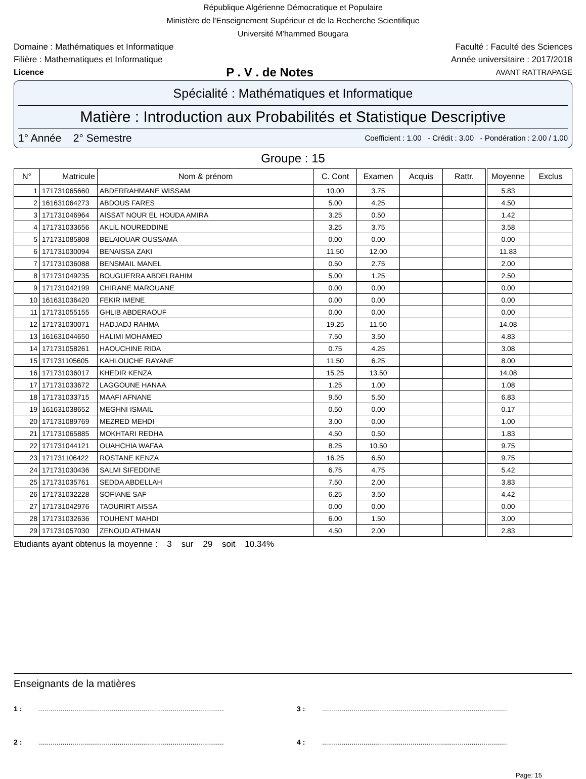République Algérienne Démocratique et Populaire
Ministère de l'Enseignement Supérieur et de la Recherche Scientifique
Université M'hammed Bougara
Domaine : Mathématiques et Informatique Faculté : Faculté des Sciences
Filière : Mathematiques et Informatique Année universitaire : 2017/2018
Licence P . V . de Notes AVANT RATTRAPAGE
Spécialité : Mathématiques et Informatique
Matière : Introduction aux Probabilités et Statistique Descriptive
1° Année 2° Semestre Coefficient : 1.00 - Crédit : 3.00 - Pondération : 2.00 / 1.00
Groupe : 15
| N° | Matricule | Nom & prénom | C. Cont | Examen | Acquis | Rattr. | Moyenne | Exclus |
| --- | --- | --- | --- | --- | --- | --- | --- | --- |
| 1 | 171731065660 | ABDERRAHMANE WISSAM | 10.00 | 3.75 | | | 5.83 | |
| 2 | 161631064273 | ABDOUS FARES | 5.00 | 4.25 | | | 4.50 | |
| 3 | 171731046964 | AISSAT NOUR EL HOUDA AMIRA | 3.25 | 0.50 | | | 1.42 | |
| 4 | 171731033656 | AKLIL NOUREDDINE | 3.25 | 3.75 | | | 3.58 | |
| 5 | 171731085808 | BELAIOUAR OUSSAMA | 0.00 | 0.00 | | | 0.00 | |
| 6 | 171731030094 | BENAISSA ZAKI | 11.50 | 12.00 | | | 11.83 | |
| 7 | 171731036088 | BENSMAIL MANEL | 0.50 | 2.75 | | | 2.00 | |
| 8 | 171731049235 | BOUGUERRA ABDELRAHIM | 5.00 | 1.25 | | | 2.50 | |
| 9 | 171731042199 | CHIRANE MAROUANE | 0.00 | 0.00 | | | 0.00 | |
| 10 | 161631036420 | FEKIR IMENE | 0.00 | 0.00 | | | 0.00 | |
| 11 | 171731055155 | GHLIB ABDERAOUF | 0.00 | 0.00 | | | 0.00 | |
| 12 | 171731030071 | HADJADJ RAHMA | 19.25 | 11.50 | | | 14.08 | |
| 13 | 161631044650 | HALIMI MOHAMED | 7.50 | 3.50 | | | 4.83 | |
| 14 | 171731058261 | HAOUCHINE RIDA | 0.75 | 4.25 | | | 3.08 | |
| 15 | 171731105605 | KAHLOUCHE RAYANE | 11.50 | 6.25 | | | 8.00 | |
| 16 | 171731036017 | KHEDIR KENZA | 15.25 | 13.50 | | | 14.08 | |
| 17 | 171731033672 | LAGGOUNE HANAA | 1.25 | 1.00 | | | 1.08 | |
| 18 | 171731033715 | MAAFI AFNANE | 9.50 | 5.50 | | | 6.83 | |
| 19 | 161631038652 | MEGHNI ISMAIL | 0.50 | 0.00 | | | 0.17 | |
| 20 | 171731089769 | MEZRED MEHDI | 3.00 | 0.00 | | | 1.00 | |
| 21 | 171731065885 | MOKHTARI REDHA | 4.50 | 0.50 | | | 1.83 | |
| 22 | 171731044121 | OUAHCHIA WAFAA | 8.25 | 10.50 | | | 9.75 | |
| 23 | 171731106422 | ROSTANE KENZA | 16.25 | 6.50 | | | 9.75 | |
| 24 | 171731030436 | SALMI SIFEDDINE | 6.75 | 4.75 | | | 5.42 | |
| 25 | 171731035761 | SEDDA ABDELLAH | 7.50 | 2.00 | | | 3.83 | |
| 26 | 171731032228 | SOFIANE SAF | 6.25 | 3.50 | | | 4.42 | |
| 27 | 171731042976 | TAOURIRT AISSA | 0.00 | 0.00 | | | 0.00 | |
| 28 | 171731032636 | TOUHENT MAHDI | 6.00 | 1.50 | | | 3.00 | |
| 29 | 171731057030 | ZENOUD ATHMAN | 4.50 | 2.00 | | | 2.83 | |
Etudiants ayant obtenus la moyenne : 3 sur 29 soit 10.34%
Enseignants de la matières
1 :.............................................................................................. 3 :..............................................................................................
2 :.............................................................................................. 4 :..............................................................................................
Page: 15